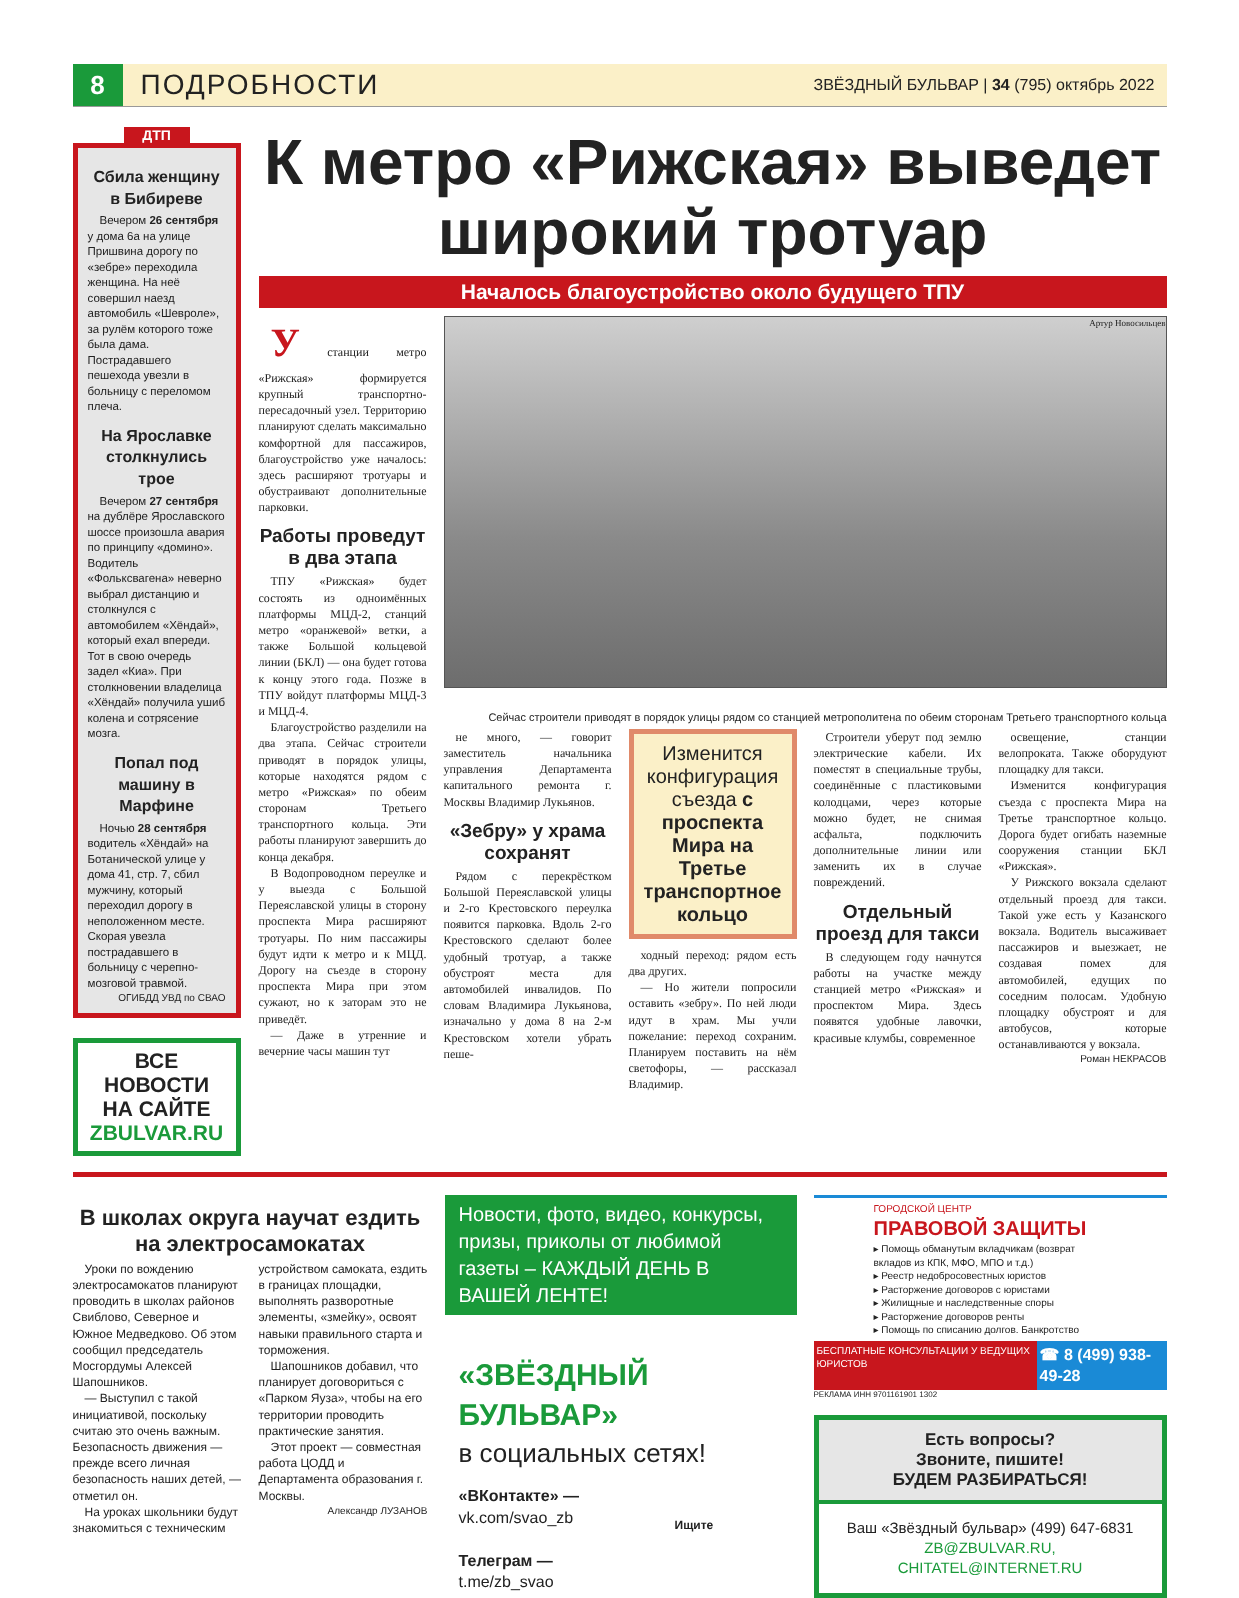8
ПОДРОБНОСТИ
ЗВЁЗДНЫЙ БУЛЬВАР | 34 (795) октябрь 2022
ДТП
Сбила женщину в Бибиреве
Вечером 26 сентября у дома 6а на улице Пришвина дорогу по «зебре» переходила женщина. На неё совершил наезд автомобиль «Шевроле», за рулём которого тоже была дама. Пострадавшего пешехода увезли в больницу с переломом плеча.
На Ярославке столкнулись трое
Вечером 27 сентября на дублёре Ярославского шоссе произошла авария по принципу «домино». Водитель «Фольксвагена» неверно выбрал дистанцию и столкнулся с автомобилем «Хёндай», который ехал впереди. Тот в свою очередь задел «Киа». При столкновении владелица «Хёндай» получила ушиб колена и сотрясение мозга.
Попал под машину в Марфине
Ночью 28 сентября водитель «Хёндай» на Ботанической улице у дома 41, стр. 7, сбил мужчину, который переходил дорогу в неположенном месте. Скорая увезла пострадавшего в больницу с черепно-мозговой травмой.
ОГИБДД УВД по СВАО
ВСЕ
НОВОСТИ
НА САЙТЕ
ZBULVAR.RU
К метро «Рижская» выведет широкий тротуар
Началось благоустройство около будущего ТПУ
У станции метро «Рижская» формируется крупный транспортно-пересадочный узел. Территорию планируют сделать максимально комфортной для пассажиров, благоустройство уже началось: здесь расширяют тротуары и обустраивают дополнительные парковки.
Работы проведут в два этапа
ТПУ «Рижская» будет состоять из одноимённых платформы МЦД-2, станций метро «оранжевой» ветки, а также Большой кольцевой линии (БКЛ) — она будет готова к концу этого года. Позже в ТПУ войдут платформы МЦД-3 и МЦД-4.
Благоустройство разделили на два этапа. Сейчас строители приводят в порядок улицы, которые находятся рядом с метро «Рижская» по обеим сторонам Третьего транспортного кольца. Эти работы планируют завершить до конца декабря.
В Водопроводном переулке и у выезда с Большой Переяславской улицы в сторону проспекта Мира расширяют тротуары. По ним пассажиры будут идти к метро и к МЦД. Дорогу на съезде в сторону проспекта Мира при этом сужают, но к заторам это не приведёт.
— Даже в утренние и вечерние часы машин тут
Артур Новосильцев
Сейчас строители приводят в порядок улицы рядом со станцией метрополитена по обеим сторонам Третьего транспортного кольца
не много, — говорит заместитель начальника управления Департамента капитального ремонта г. Москвы Владимир Лукьянов.
«Зебру» у храма сохранят
Рядом с перекрёстком Большой Переяславской улицы и 2-го Крестовского переулка появится парковка. Вдоль 2-го Крестовского сделают более удобный тротуар, а также обустроят места для автомобилей инвалидов. По словам Владимира Лукьянова, изначально у дома 8 на 2-м Крестовском хотели убрать пеше-
Изменится конфигурация съезда с проспекта Мира на Третье транспортное кольцо
ходный переход: рядом есть два других.
— Но жители попросили оставить «зебру». По ней люди идут в храм. Мы учли пожелание: переход сохраним. Планируем поставить на нём светофоры, — рассказал Владимир.
Строители уберут под землю электрические кабели. Их поместят в специальные трубы, соединённые с пластиковыми колодцами, через которые можно будет, не снимая асфальта, подключить дополнительные линии или заменить их в случае повреждений.
Отдельный проезд для такси
В следующем году начнутся работы на участке между станцией метро «Рижская» и проспектом Мира. Здесь появятся удобные лавочки, красивые клумбы, современное
освещение, станции велопроката. Также оборудуют площадку для такси.
Изменится конфигурация съезда с проспекта Мира на Третье транспортное кольцо. Дорога будет огибать наземные сооружения станции БКЛ «Рижская».
У Рижского вокзала сделают отдельный проезд для такси. Такой уже есть у Казанского вокзала. Водитель высаживает пассажиров и выезжает, не создавая помех для автомобилей, едущих по соседним полосам. Удобную площадку обустроят и для автобусов, которые останавливаются у вокзала.
Роман НЕКРАСОВ
В школах округа научат ездить на электросамокатах
Уроки по вождению электросамокатов планируют проводить в школах районов Свиблово, Северное и Южное Медведково. Об этом сообщил председатель Мосгордумы Алексей Шапошников.
— Выступил с такой инициативой, поскольку считаю это очень важным. Безопасность движения — прежде всего личная безопасность наших детей, — отметил он.
На уроках школьники будут знакомиться с техническим устройством самоката, ездить в границах площадки, выполнять разворотные элементы, «змейку», освоят навыки правильного старта и торможения.
Шапошников добавил, что планирует договориться с «Парком Яуза», чтобы на его территории проводить практические занятия.
Этот проект — совместная работа ЦОДД и Департамента образования г. Москвы.
Александр ЛУЗАНОВ
Новости, фото, видео, конкурсы, призы, приколы от любимой газеты – КАЖДЫЙ ДЕНЬ В ВАШЕЙ ЛЕНТЕ!
«ЗВЁЗДНЫЙ БУЛЬВАР»
в социальных сетях!
«ВКонтакте» —
vk.com/svao_zb
Телеграм —
t.me/zb_svao
Ищите
ГОРОДСКОЙ ЦЕНТР
ПРАВОВОЙ ЗАЩИТЫ
▸ Помощь обманутым вкладчикам (возврат вкладов из КПК, МФО, МПО и т.д.)
▸ Реестр недобросовестных юристов
▸ Расторжение договоров с юристами
▸ Жилищные и наследственные споры
▸ Расторжение договоров ренты
▸ Помощь по списанию долгов. Банкротство
БЕСПЛАТНЫЕ КОНСУЛЬТАЦИИ У ВЕДУЩИХ ЮРИСТОВ ☎ 8 (499) 938-49-28
РЕКЛАМА ИНН 9701161901 1302
Есть вопросы?
Звоните, пишите!
БУДЕМ РАЗБИРАТЬСЯ!
Ваш «Звёздный бульвар» (499) 647-6831
ZB@ZBULVAR.RU,
CHITATEL@INTERNET.RU